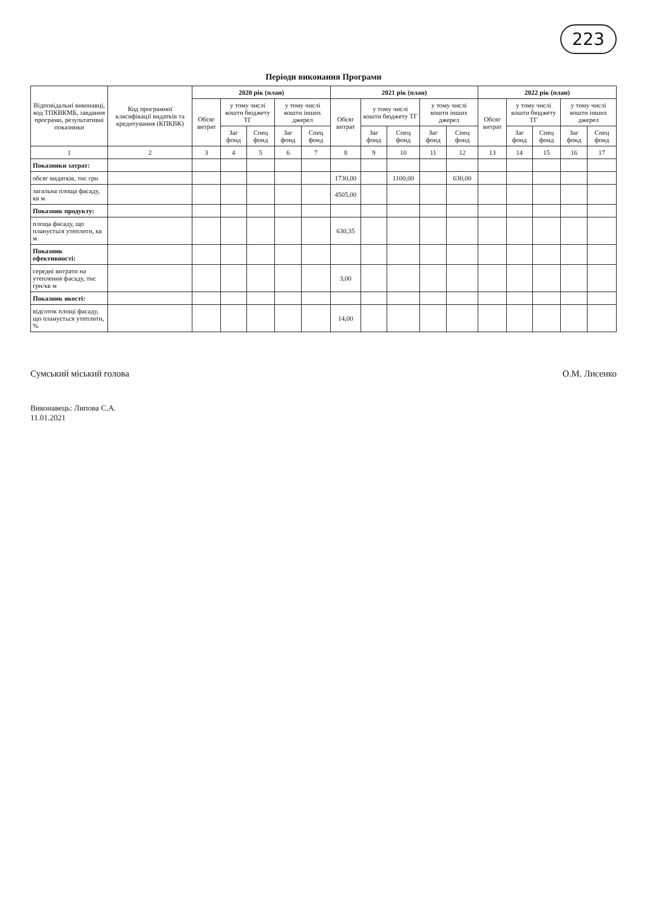223
Періоди виконання Програми
| Відповідальні виконавці, код ТПКВКМБ, завдання програми, результативні показники | Код програмної класифікації видатків та кредитування (КПКВК) | 2020 рік (план) | | | | | 2021 рік (план) | | | | | 2022 рік (план) | | | | |
| --- | --- | --- | --- | --- | --- | --- | --- | --- | --- | --- | --- | --- | --- | --- | --- | --- |
| | | Обсяг витрат | у тому числі кошти бюджету ТГ | | у тому числі кошти інших джерел | | Обсяг витрат | у тому числі кошти бюджету ТГ | | у тому числі кошти інших джерел | | Обсяг витрат | у тому числі кошти бюджету ТГ | | у тому числі кошти інших джерел | |
| | | | Заг фонд | Спец фонд | Заг фонд | Спец фонд | | Заг фонд | Спец фонд | Заг фонд | Спец фонд | | Заг фонд | Спец фонд | Заг фонд | Спец фонд |
| 1 | 2 | 3 | 4 | 5 | 6 | 7 | 8 | 9 | 10 | 11 | 12 | 13 | 14 | 15 | 16 | 17 |
| Показники затрат: | | | | | | | | | | | | | | | | |
| обсяг видатків, тис грн | | | | | | | 1730,00 | | 1100,00 | | 630,00 | | | | | |
| загальна площа фасаду, кв м | | | | | | | 4505,00 | | | | | | | | | |
| Показник продукту: | | | | | | | | | | | | | | | | |
| площа фасаду, що планується утеплити, кв м | | | | | | | 630,35 | | | | | | | | | |
| Показник ефективності: | | | | | | | | | | | | | | | | |
| середні витрати на утеплення фасаду, тис грн/кв м | | | | | | | 3,00 | | | | | | | | | |
| Показник якості: | | | | | | | | | | | | | | | | |
| відсоток площі фасаду, що планується утеплити, % | | | | | | | 14,00 | | | | | | | | | |
Сумський міський голова О.М. Лисенко
Виконавець: Липова С.А.
11.01.2021